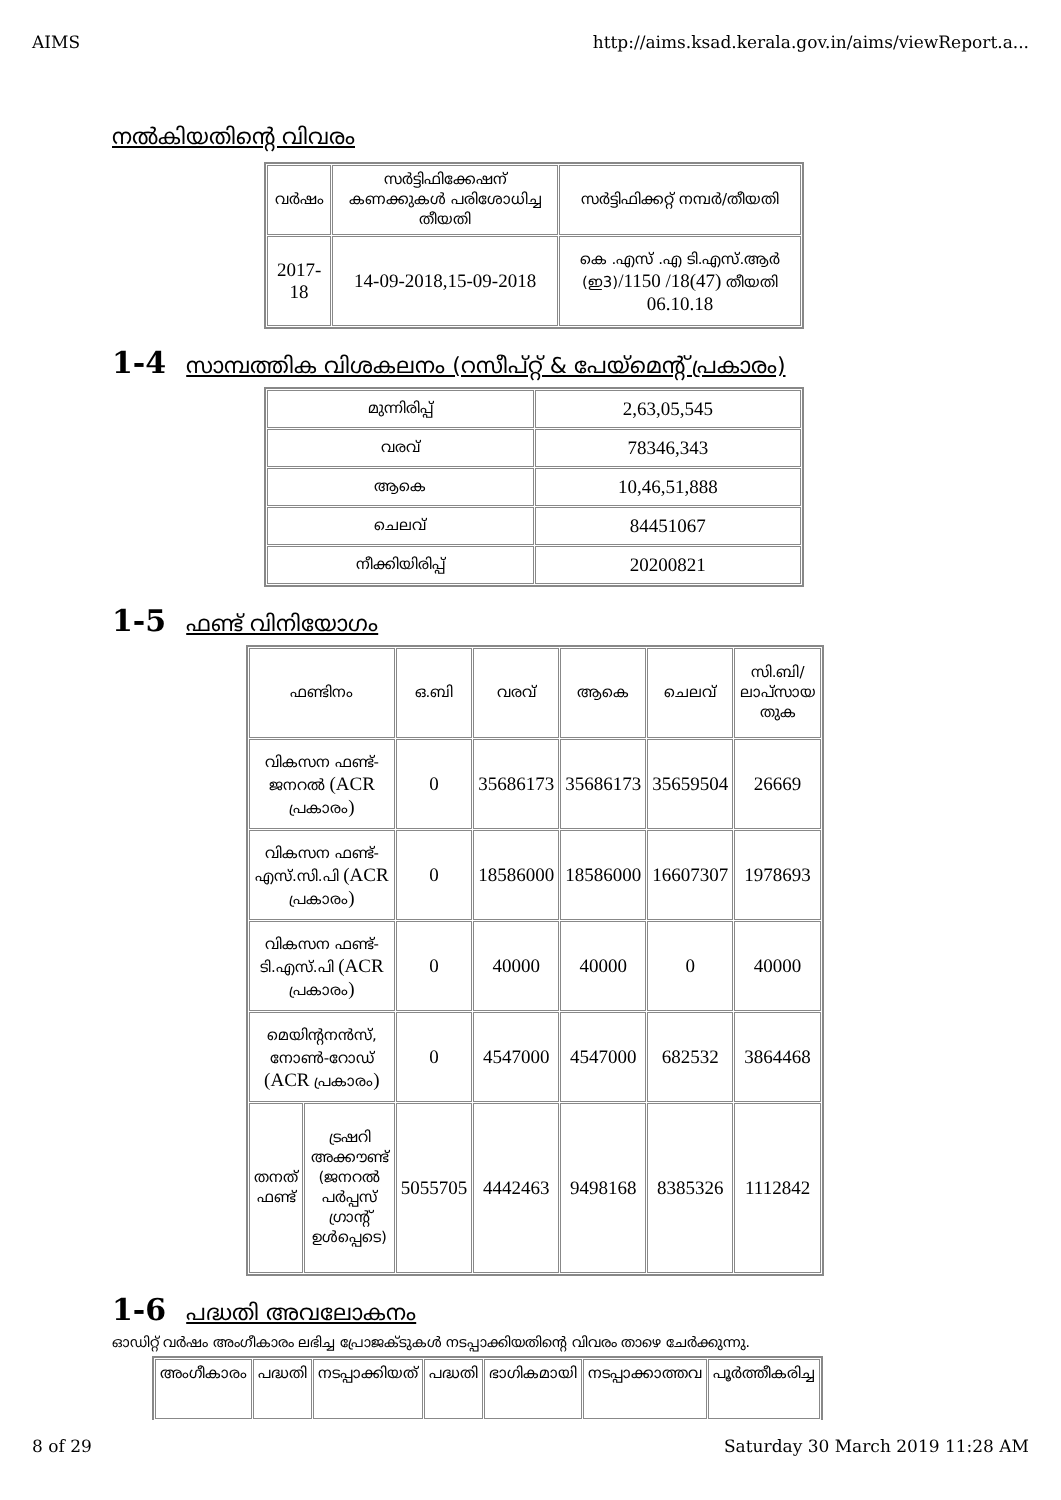AIMS http://aims.ksad.kerala.gov.in/aims/viewReport.a...
നൽകിയതിന്റെ വിവരം
| വർഷം | സർട്ടിഫിക്കേഷന് കണക്കുകൾ പരിശോധിച്ച തീയതി | സർട്ടിഫിക്കറ്റ് നമ്പർ/തീയതി |
| --- | --- | --- |
| 2017-18 | 14-09-2018,15-09-2018 | കെ .എസ് .എ ടി.എസ്.ആർ (ഇ3) /1150 /18(47) തീയതി 06.10.18 |
1-4 സാമ്പത്തിക വിശകലനം (റസീപ്റ്റ് & പേയ്മെന്റ് പ്രകാരം)
| മുന്നിരിപ്പ് | 2,63,05,545 |
| വരവ് | 78346,343 |
| ആകെ | 10,46,51,888 |
| ചെലവ് | 84451067 |
| നീക്കിയിരിപ്പ് | 20200821 |
1-5 ഫണ്ട് വിനിയോഗം
| ഫണ്ടിനം | | ഒ.ബി | വരവ് | ആകെ | ചെലവ് | സി.ബി/ ലാപ്സായ തുക |
| --- | --- | --- | --- | --- | --- | --- |
| വികസന ഫണ്ട്-ജനറൽ (ACR പ്രകാരം ) | | 0 | 35686173 | 35686173 | 35659504 | 26669 |
| വികസന ഫണ്ട്-എസ്.സി.പി (ACR പ്രകാരം ) | | 0 | 18586000 | 18586000 | 16607307 | 1978693 |
| വികസന ഫണ്ട്-ടി.എസ്.പി (ACR പ്രകാരം ) | | 0 | 40000 | 40000 | 0 | 40000 |
| മെയിന്റനൻസ്, നോൺ-റോഡ് (ACR പ്രകാരം ) | | 0 | 4547000 | 4547000 | 682532 | 3864468 |
| തനത് ഫണ്ട് | ട്രഷറി അക്കൗണ്ട് (ജനറൽ പർപ്പസ് ഗ്രാന്റ് ഉൾപ്പെടെ) | 5055705 | 4442463 | 9498168 | 8385326 | 1112842 |
1-6 പദ്ധതി അവലോകനം
ഓഡിറ്റ് വർഷം അംഗീകാരം ലഭിച്ച പ്രോജക്ടുകൾ നടപ്പാക്കിയതിന്റെ വിവരം താഴെ ചേർക്കുന്നു.
| അംഗീകാരം | പദ്ധതി | നടപ്പാക്കിയത് | പദ്ധതി | ഭാഗികമായി | നടപ്പാക്കാത്തവ | പൂർത്തീകരിച്ച |
| --- | --- | --- | --- | --- | --- | --- |
8 of 29 Saturday 30 March 2019 11:28 AM